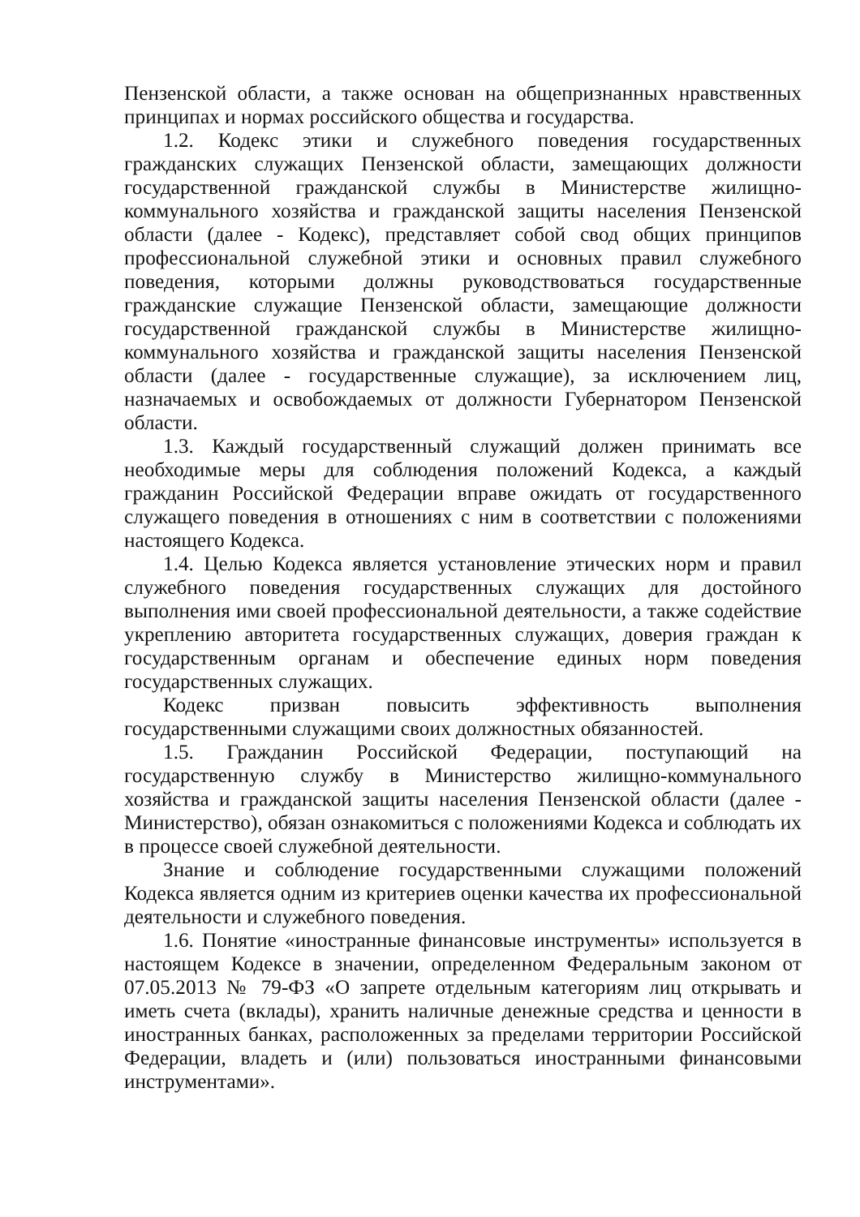Пензенской области, а также основан на общепризнанных нравственных принципах и нормах российского общества и государства.
1.2. Кодекс этики и служебного поведения государственных гражданских служащих Пензенской области, замещающих должности государственной гражданской службы в Министерстве жилищно-коммунального хозяйства и гражданской защиты населения Пензенской области (далее - Кодекс), представляет собой свод общих принципов профессиональной служебной этики и основных правил служебного поведения, которыми должны руководствоваться государственные гражданские служащие Пензенской области, замещающие должности государственной гражданской службы в Министерстве жилищно-коммунального хозяйства и гражданской защиты населения Пензенской области (далее - государственные служащие), за исключением лиц, назначаемых и освобождаемых от должности Губернатором Пензенской области.
1.3. Каждый государственный служащий должен принимать все необходимые меры для соблюдения положений Кодекса, а каждый гражданин Российской Федерации вправе ожидать от государственного служащего поведения в отношениях с ним в соответствии с положениями настоящего Кодекса.
1.4. Целью Кодекса является установление этических норм и правил служебного поведения государственных служащих для достойного выполнения ими своей профессиональной деятельности, а также содействие укреплению авторитета государственных служащих, доверия граждан к государственным органам и обеспечение единых норм поведения государственных служащих.
Кодекс призван повысить эффективность выполнения государственными служащими своих должностных обязанностей.
1.5. Гражданин Российской Федерации, поступающий на государственную службу в Министерство жилищно-коммунального хозяйства и гражданской защиты населения Пензенской области (далее - Министерство), обязан ознакомиться с положениями Кодекса и соблюдать их в процессе своей служебной деятельности.
Знание и соблюдение государственными служащими положений Кодекса является одним из критериев оценки качества их профессиональной деятельности и служебного поведения.
1.6. Понятие «иностранные финансовые инструменты» используется в настоящем Кодексе в значении, определенном Федеральным законом от 07.05.2013 № 79-ФЗ «О запрете отдельным категориям лиц открывать и иметь счета (вклады), хранить наличные денежные средства и ценности в иностранных банках, расположенных за пределами территории Российской Федерации, владеть и (или) пользоваться иностранными финансовыми инструментами».